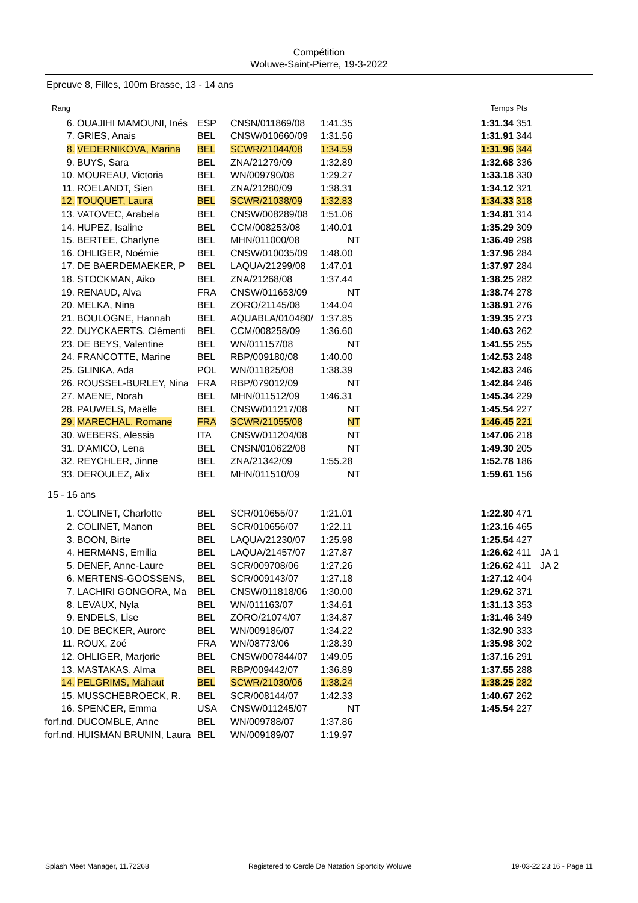Compétition
Woluwe-Saint-Pierre, 19-3-2022
Epreuve 8, Filles, 100m Brasse, 13 - 14 ans
| Rang | | | | | | Temps | Pts | |
| --- | --- | --- | --- | --- | --- | --- | --- | --- |
| 6. | OUAJIHI MAMOUNI, Inés | ESP | CNSN/011869/08 | 1:41.35 | | 1:31.34 | 351 | |
| 7. | GRIES, Anais | BEL | CNSW/010660/09 | 1:31.56 | | 1:31.91 | 344 | |
| 8. | VEDERNIKOVA, Marina | BEL | SCWR/21044/08 | 1:34.59 | | 1:31.96 | 344 | |
| 9. | BUYS, Sara | BEL | ZNA/21279/09 | 1:32.89 | | 1:32.68 | 336 | |
| 10. | MOUREAU, Victoria | BEL | WN/009790/08 | 1:29.27 | | 1:33.18 | 330 | |
| 11. | ROELANDT, Sien | BEL | ZNA/21280/09 | 1:38.31 | | 1:34.12 | 321 | |
| 12. | TOUQUET, Laura | BEL | SCWR/21038/09 | 1:32.83 | | 1:34.33 | 318 | |
| 13. | VATOVEC, Arabela | BEL | CNSW/008289/08 | 1:51.06 | | 1:34.81 | 314 | |
| 14. | HUPEZ, Isaline | BEL | CCM/008253/08 | 1:40.01 | | 1:35.29 | 309 | |
| 15. | BERTEE, Charlyne | BEL | MHN/011000/08 | NT | | 1:36.49 | 298 | |
| 16. | OHLIGER, Noémie | BEL | CNSW/010035/09 | 1:48.00 | | 1:37.96 | 284 | |
| 17. | DE BAERDEMAEKER, P | BEL | LAQUA/21299/08 | 1:47.01 | | 1:37.97 | 284 | |
| 18. | STOCKMAN, Aiko | BEL | ZNA/21268/08 | 1:37.44 | | 1:38.25 | 282 | |
| 19. | RENAUD, Alva | FRA | CNSW/011653/09 | NT | | 1:38.74 | 278 | |
| 20. | MELKA, Nina | BEL | ZORO/21145/08 | 1:44.04 | | 1:38.91 | 276 | |
| 21. | BOULOGNE, Hannah | BEL | AQUABLA/010480/ | 1:37.85 | | 1:39.35 | 273 | |
| 22. | DUYCKAERTS, Clémenti | BEL | CCM/008258/09 | 1:36.60 | | 1:40.63 | 262 | |
| 23. | DE BEYS, Valentine | BEL | WN/011157/08 | NT | | 1:41.55 | 255 | |
| 24. | FRANCOTTE, Marine | BEL | RBP/009180/08 | 1:40.00 | | 1:42.53 | 248 | |
| 25. | GLINKA, Ada | POL | WN/011825/08 | 1:38.39 | | 1:42.83 | 246 | |
| 26. | ROUSSEL-BURLEY, Nina | FRA | RBP/079012/09 | NT | | 1:42.84 | 246 | |
| 27. | MAENE, Norah | BEL | MHN/011512/09 | 1:46.31 | | 1:45.34 | 229 | |
| 28. | PAUWELS, Maëlle | BEL | CNSW/011217/08 | NT | | 1:45.54 | 227 | |
| 29. | MARECHAL, Romane | FRA | SCWR/21055/08 | NT | | 1:46.45 | 221 | |
| 30. | WEBERS, Alessia | ITA | CNSW/011204/08 | NT | | 1:47.06 | 218 | |
| 31. | D'AMICO, Lena | BEL | CNSN/010622/08 | NT | | 1:49.30 | 205 | |
| 32. | REYCHLER, Jinne | BEL | ZNA/21342/09 | 1:55.28 | | 1:52.78 | 186 | |
| 33. | DEROULEZ, Alix | BEL | MHN/011510/09 | NT | | 1:59.61 | 156 | |
15 - 16 ans
| 1. | COLINET, Charlotte | BEL | SCR/010655/07 | 1:21.01 | | 1:22.80 | 471 | |
| 2. | COLINET, Manon | BEL | SCR/010656/07 | 1:22.11 | | 1:23.16 | 465 | |
| 3. | BOON, Birte | BEL | LAQUA/21230/07 | 1:25.98 | | 1:25.54 | 427 | |
| 4. | HERMANS, Emilia | BEL | LAQUA/21457/07 | 1:27.87 | | 1:26.62 | 411 | JA 1 |
| 5. | DENEF, Anne-Laure | BEL | SCR/009708/06 | 1:27.26 | | 1:26.62 | 411 | JA 2 |
| 6. | MERTENS-GOOSSENS, | BEL | SCR/009143/07 | 1:27.18 | | 1:27.12 | 404 | |
| 7. | LACHIRI GONGORA, Ma | BEL | CNSW/011818/06 | 1:30.00 | | 1:29.62 | 371 | |
| 8. | LEVAUX, Nyla | BEL | WN/011163/07 | 1:34.61 | | 1:31.13 | 353 | |
| 9. | ENDELS, Lise | BEL | ZORO/21074/07 | 1:34.87 | | 1:31.46 | 349 | |
| 10. | DE BECKER, Aurore | BEL | WN/009186/07 | 1:34.22 | | 1:32.90 | 333 | |
| 11. | ROUX, Zoé | FRA | WN/08773/06 | 1:28.39 | | 1:35.98 | 302 | |
| 12. | OHLIGER, Marjorie | BEL | CNSW/007844/07 | 1:49.05 | | 1:37.16 | 291 | |
| 13. | MASTAKAS, Alma | BEL | RBP/009442/07 | 1:36.89 | | 1:37.55 | 288 | |
| 14. | PELGRIMS, Mahaut | BEL | SCWR/21030/06 | 1:38.24 | | 1:38.25 | 282 | |
| 15. | MUSSCHEBROECK, R. | BEL | SCR/008144/07 | 1:42.33 | | 1:40.67 | 262 | |
| 16. | SPENCER, Emma | USA | CNSW/011245/07 | NT | | 1:45.54 | 227 | |
| forf.nd. | DUCOMBLE, Anne | BEL | WN/009788/07 | 1:37.86 | | | | |
| forf.nd. | HUISMAN BRUNIN, Laura | BEL | WN/009189/07 | 1:19.97 | | | | |
Splash Meet Manager, 11.72268 Registered to Cercle De Natation Sportcity Woluwe 19-03-22 23:16 - Page 11